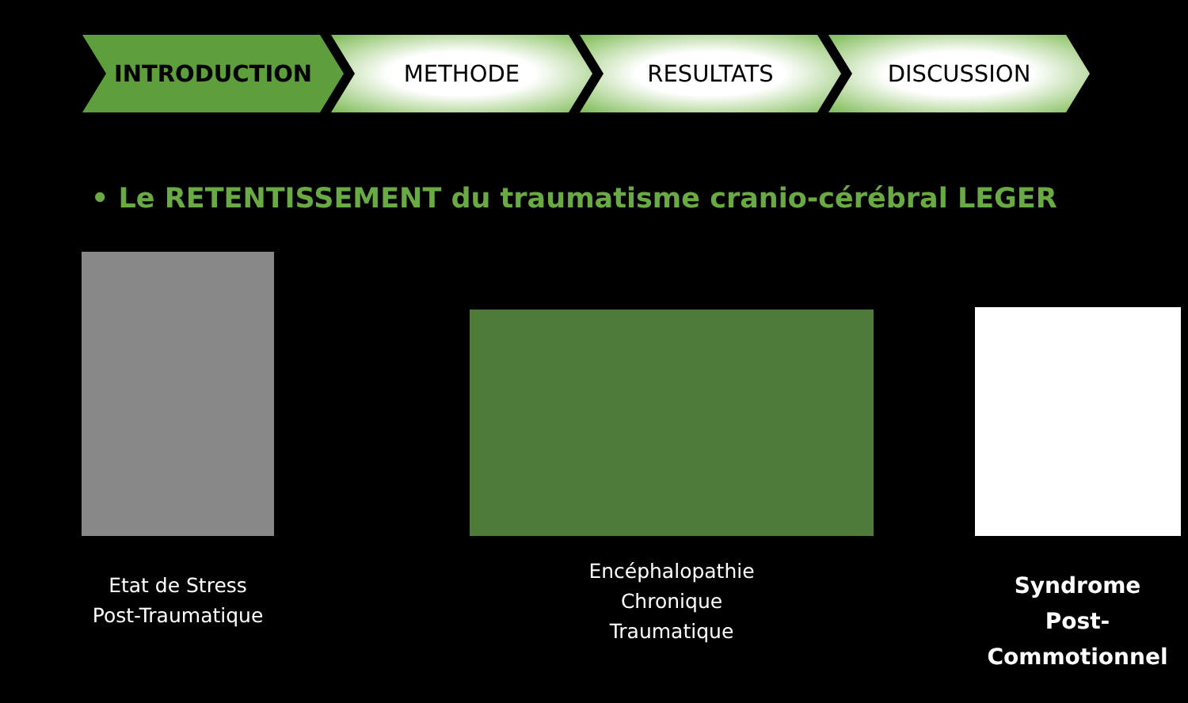INTRODUCTION METHODE RESULTATS DISCUSSION
• Le RETENTISSEMENT du traumatisme cranio-cérébral LEGER
Etat de Stress
Post-Traumatique
Encéphalopathie
Chronique
Traumatique
Syndrome
Post-Commotionnel